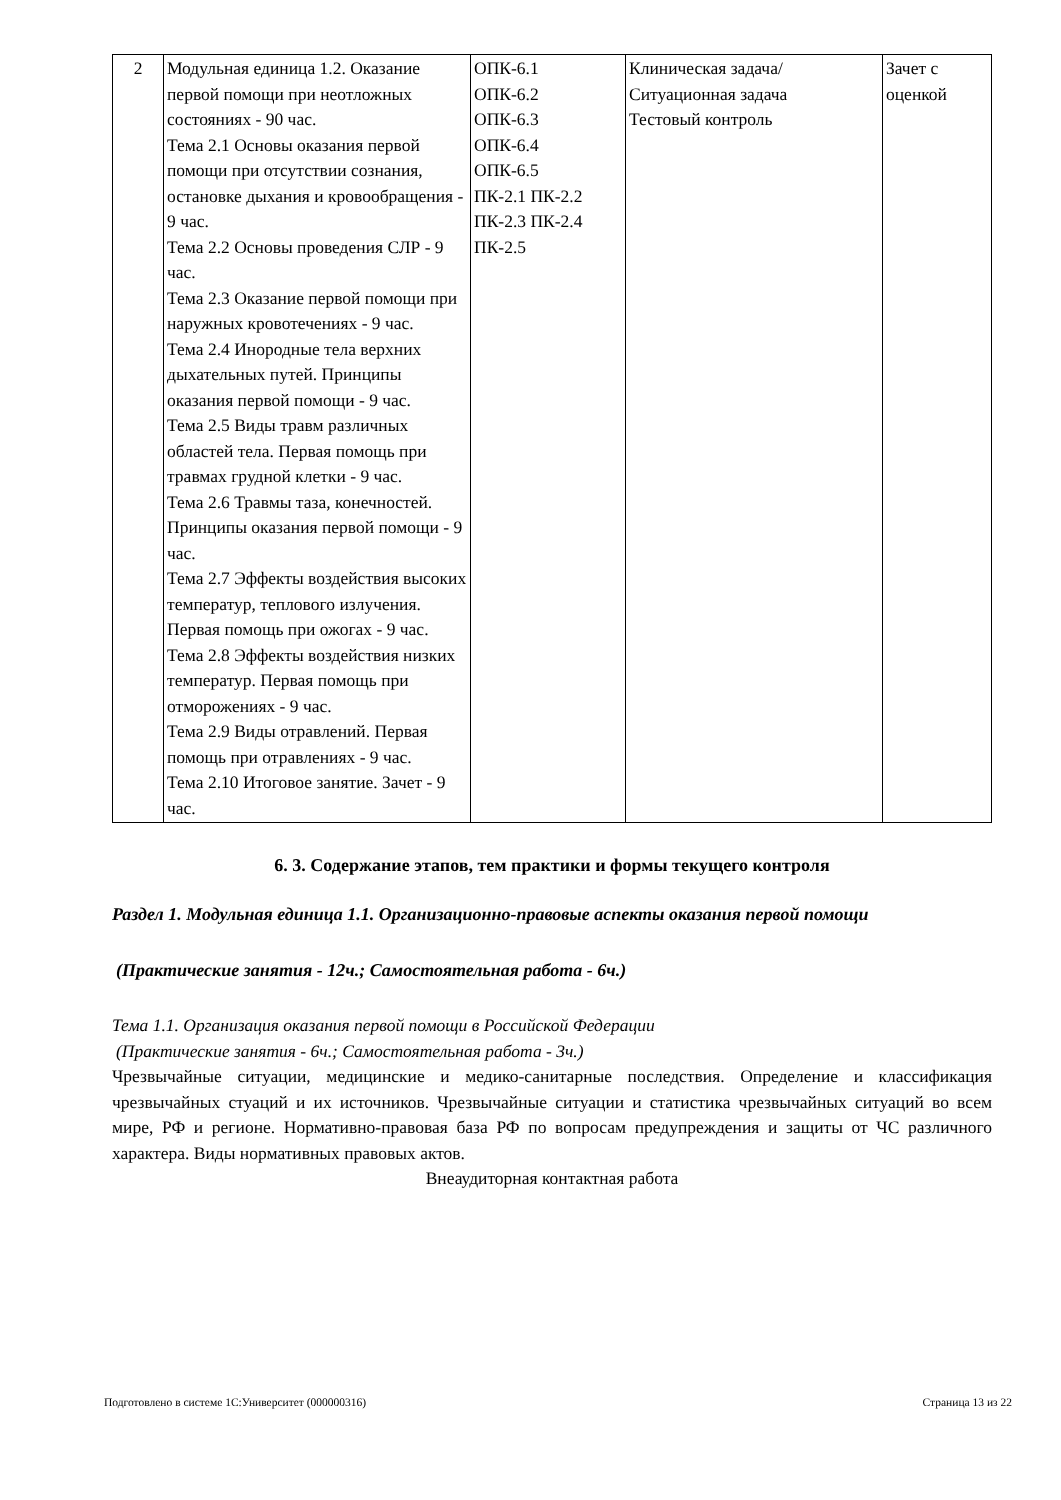| 2 | Модульная единица 1.2. Оказание первой помощи при неотложных состояниях - 90 час. Тема 2.1 Основы оказания первой помощи при отсутствии сознания, остановке дыхания и кровообращения - 9 час. Тема 2.2 Основы проведения СЛР - 9 час. Тема 2.3 Оказание первой помощи при наружных кровотечениях - 9 час. Тема 2.4 Инородные тела верхних дыхательных путей. Принципы оказания первой помощи - 9 час. Тема 2.5 Виды травм различных областей тела. Первая помощь при травмах грудной клетки - 9 час. Тема 2.6 Травмы таза, конечностей. Принципы оказания первой помощи - 9 час. Тема 2.7 Эффекты воздействия высоких температур, теплового излучения. Первая помощь при ожогах - 9 час. Тема 2.8 Эффекты воздействия низких температур. Первая помощь при отморожениях - 9 час. Тема 2.9 Виды отравлений. Первая помощь при отравлениях - 9 час. Тема 2.10 Итоговое занятие. Зачет - 9 час. | ОПК-6.1 ОПК-6.2 ОПК-6.3 ОПК-6.4 ОПК-6.5 ПК-2.1 ПК-2.2 ПК-2.3 ПК-2.4 ПК-2.5 | Клиническая задача/Ситуационная задача Тестовый контроль | Зачет с оценкой |
6. 3. Содержание этапов, тем практики и формы текущего контроля
Раздел 1. Модульная единица 1.1. Организационно-правовые аспекты оказания первой помощи
(Практические занятия - 12ч.; Самостоятельная работа - 6ч.)
Тема 1.1. Организация оказания первой помощи в Российской Федерации
(Практические занятия - 6ч.; Самостоятельная работа - 3ч.)
Чрезвычайные ситуации, медицинские и медико-санитарные последствия. Определение и классификация чрезвычайных стуаций и их источников. Чрезвычайные ситуации и статистика чрезвычайных ситуаций во всем мире, РФ и регионе. Нормативно-правовая база РФ по вопросам предупреждения и защиты от ЧС различного характера. Виды нормативных правовых актов.
Внеаудиторная контактная работа
Подготовлено в системе 1С:Университет (000000316) Страница 13 из 22